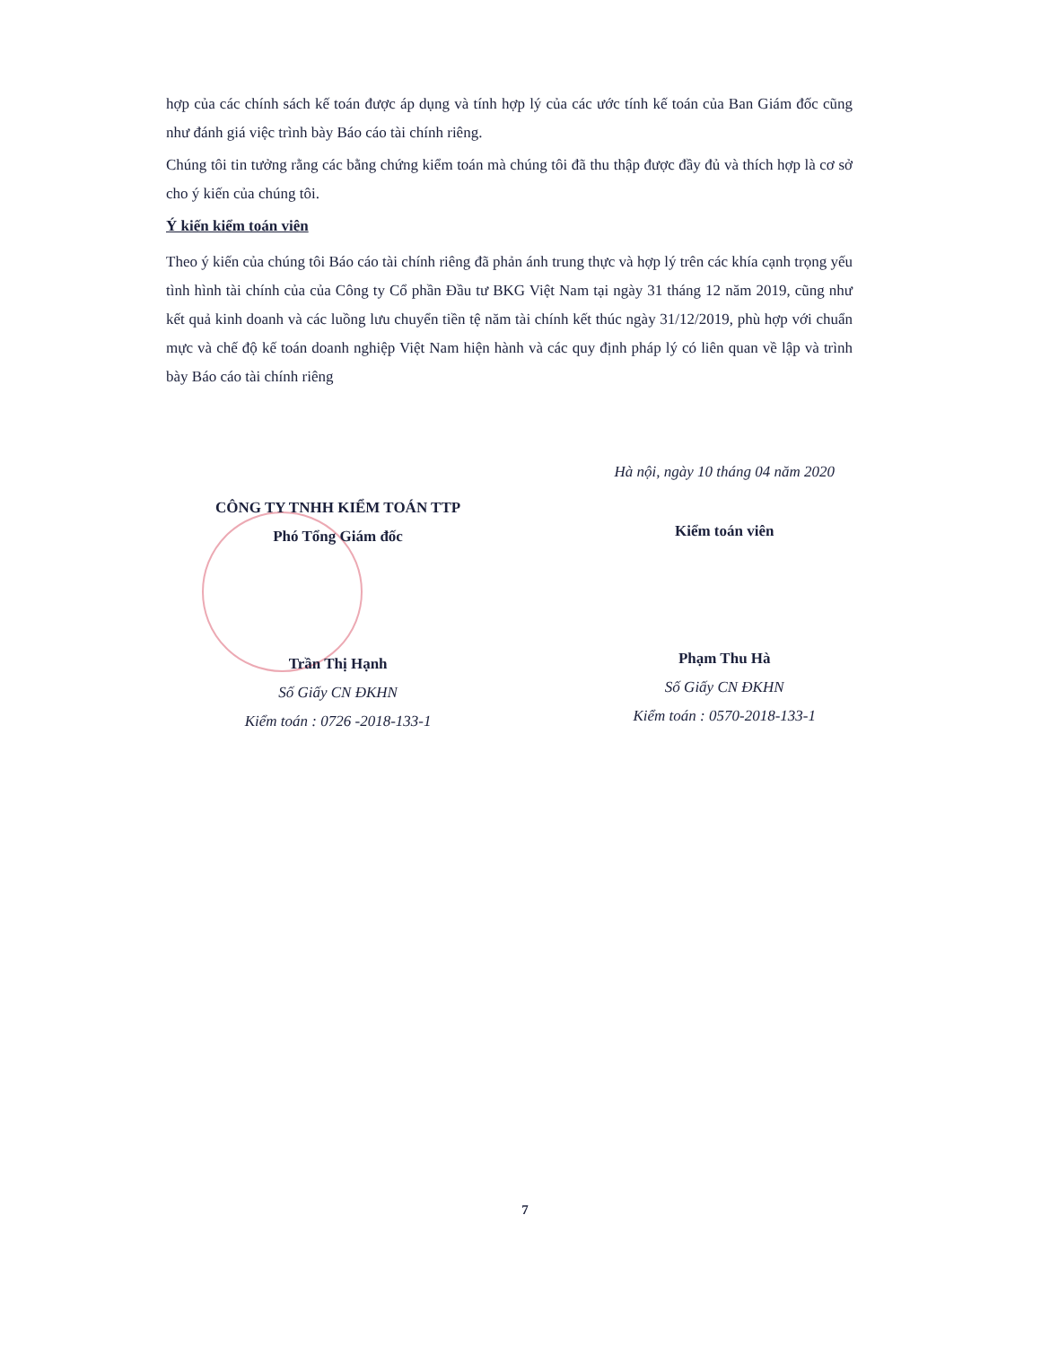hợp của các chính sách kế toán được áp dụng và tính hợp lý của các ước tính kế toán của Ban Giám đốc cũng như đánh giá việc trình bày Báo cáo tài chính riêng.
Chúng tôi tin tưởng rằng các bằng chứng kiểm toán mà chúng tôi đã thu thập được đầy đủ và thích hợp là cơ sở cho ý kiến của chúng tôi.
Ý kiến kiểm toán viên
Theo ý kiến của chúng tôi Báo cáo tài chính riêng đã phản ánh trung thực và hợp lý trên các khía cạnh trọng yếu tình hình tài chính của của Công ty Cổ phần Đầu tư BKG Việt Nam tại ngày 31 tháng 12 năm 2019, cũng như kết quả kinh doanh và các luồng lưu chuyển tiền tệ năm tài chính kết thúc ngày 31/12/2019, phù hợp với chuẩn mực và chế độ kế toán doanh nghiệp Việt Nam hiện hành và các quy định pháp lý có liên quan về lập và trình bày Báo cáo tài chính riêng
CÔNG TY TNHH KIỂM TOÁN TTP
Phó Tổng Giám đốc
Trần Thị Hạnh
Số Giấy CN ĐKHN
Kiểm toán : 0726 -2018-133-1
Hà nội, ngày 10 tháng 04 năm 2020
Kiểm toán viên
Phạm Thu Hà
Số Giấy CN ĐKHN
Kiểm toán : 0570-2018-133-1
7